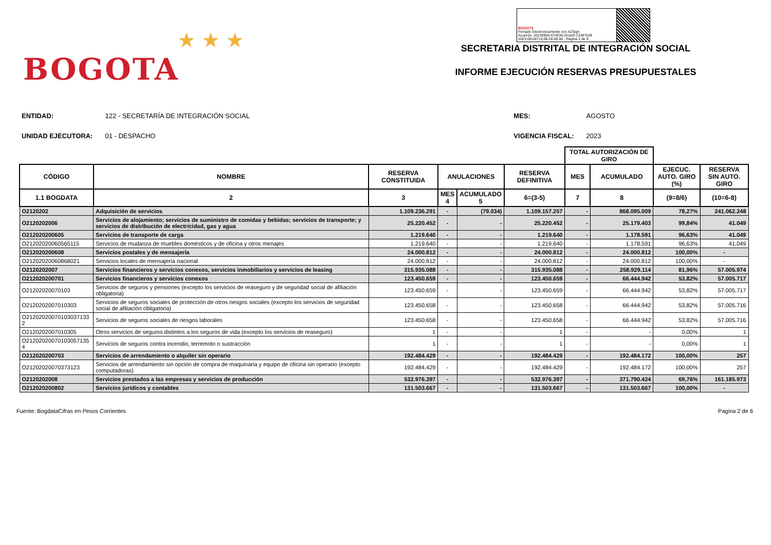★ ★ ★
BOGOTA
BOGOTA
Firmado Electronicamente con AZSign
Acuerdo: 20230904-074536-251ef2-13387528
2023-09-04T14:08:26-05:00 - Pagina 2 de 9
SECRETARIA DISTRITAL DE INTEGRACIÓN SOCIAL
INFORME EJECUCIÓN RESERVAS PRESUPUESTALES
| ENTIDAD: | 122 - SECRETARÍA DE INTEGRACIÓN SOCIAL |
| UNIDAD EJECUTORA: | 01 - DESPACHO |
| MES: | AGOSTO |
| VIGENCIA FISCAL: | 2023 |
| | | | | | | TOTAL AUTORIZACIÓN DE GIRO | | | |
| --- | --- | --- | --- | --- | --- | --- | --- | --- | --- |
| CÓDIGO | NOMBRE | RESERVA CONSTITUIDA | ANULACIONES | | RESERVA DEFINITIVA | MES | ACUMULADO | EJECUC. AUTO. GIRO (%) | RESERVA SIN AUTO. GIRO |
| 1.1 BOGDATA | 2 | 3 | MES 4 | ACUMULADO 5 | 6=(3-5) | 7 | 8 | (9=8/6) | (10=6-8) |
| O2120202 | Adquisición de servicios | 1.109.236.291 | - | (79.034) | 1.109.157.257 | - | 868.095.009 | 78,27% | 241.062.248 |
| O2120202006 | Servicios de alojamiento; servicios de suministro de comidas y bebidas; servicios de transporte; y servicios de distribución de electricidad, gas y agua | 25.220.452 | - | - | 25.220.452 | - | 25.179.403 | 99,84% | 41.049 |
| O212020200605 | Servicios de transporte de carga | 1.219.640 | - | - | 1.219.640 | - | 1.178.591 | 96,63% | 41.049 |
| O21202020060565115 | Servicios de mudanza de muebles domésticos y de oficina y otros menajes | 1.219.640 | - | - | 1.219.640 | - | 1.178.591 | 96,63% | 41.049 |
| O212020200608 | Servicios postales y de mensajería | 24.000.812 | - | - | 24.000.812 | - | 24.000.812 | 100,00% | - |
| O21202020060868021 | Servicios locales de mensajería nacional | 24.000.812 | - | - | 24.000.812 | - | 24.000.812 | 100,00% | - |
| O2120202007 | Servicios financieros y servicios conexos, servicios inmobiliarios y servicios de leasing | 315.935.088 | - | - | 315.935.088 | - | 258.929.114 | 81,96% | 57.005.974 |
| O212020200701 | Servicios financieros y servicios conexos | 123.450.659 | - | - | 123.450.659 | - | 66.444.942 | 53,82% | 57.005.717 |
| O21202020070103 | Servicios de seguros y pensiones (excepto los servicios de reaseguro y de seguridad social de afiliación obligatoria) | 123.450.659 | - | - | 123.450.659 | - | 66.444.942 | 53,82% | 57.005.717 |
| O2120202007010303 | Servicios de seguros sociales de protección de otros riesgos sociales (excepto los servicios de seguridad social de afiliación obligatoria) | 123.450.658 | - | - | 123.450.658 | - | 66.444.942 | 53,82% | 57.005.716 |
| O21202020070103037133​2 | Servicios de seguros sociales de riesgos laborales | 123.450.658 | - | - | 123.450.658 | - | 66.444.942 | 53,82% | 57.005.716 |
| O2120202007010305 | Otros servicios de seguros distintos a los seguros de vida (excepto los servicios de reaseguro) | 1 | - | - | 1 | - | - | 0,00% | 1 |
| O21202020070103057135​4 | Servicios de seguros contra incendio, terremoto o sustracción | 1 | - | - | 1 | - | - | 0,00% | 1 |
| O212020200703 | Servicios de arrendamiento o alquiler sin operario | 192.484.429 | - | - | 192.484.429 | - | 192.484.172 | 100,00% | 257 |
| O21202020070373123 | Servicios de arrendamiento sin opción de compra de maquinaria y equipo de oficina sin operario (excepto computadoras) | 192.484.429 | - | - | 192.484.429 | - | 192.484.172 | 100,00% | 257 |
| O2120202008 | Servicios prestados a las empresas y servicios de producción | 532.976.397 | - | - | 532.976.397 | - | 371.790.424 | 69,76% | 161.185.973 |
| O212020200802 | Servicios jurídicos y contables | 131.503.667 | - | - | 131.503.667 | - | 131.503.667 | 100,00% | - |
Fuente: BogdataCifras en Pesos Corrientes Pagina 2 de 6